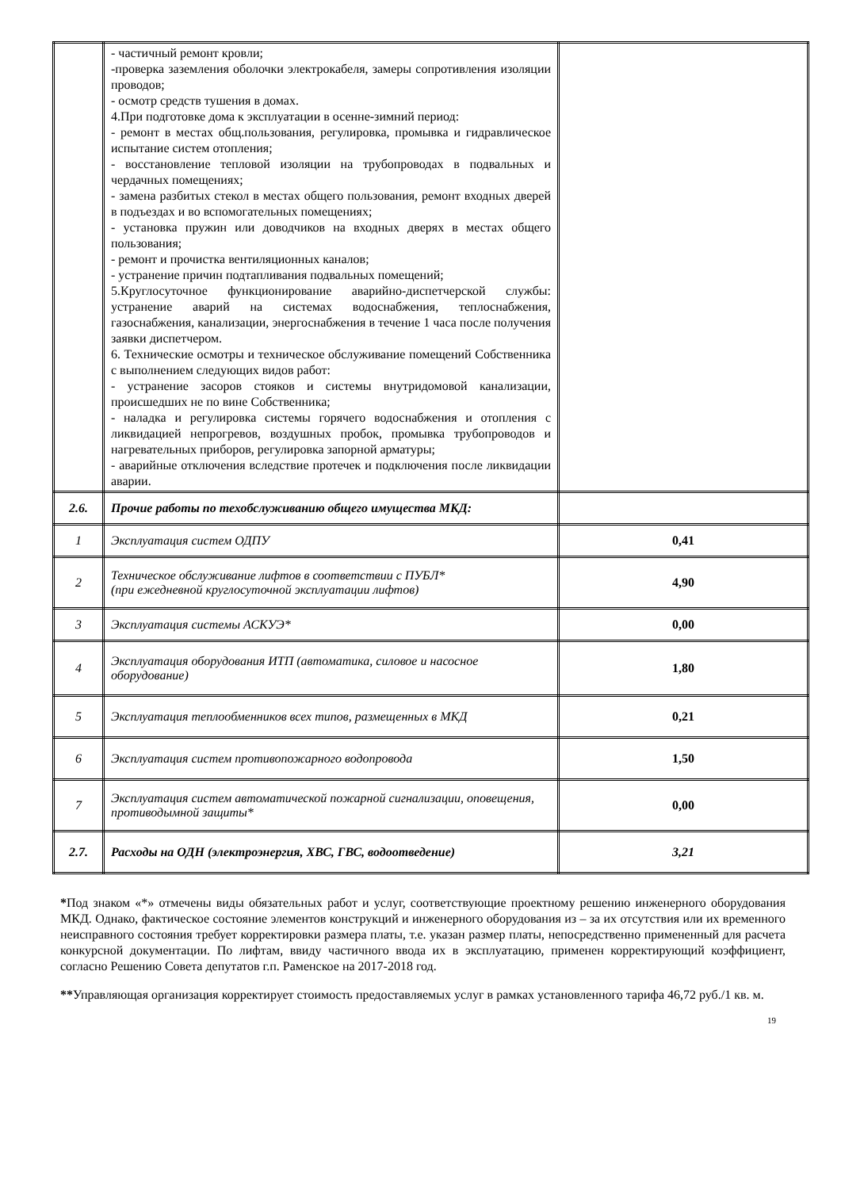| | - частичный ремонт кровли; -проверка заземления оболочки электрокабеля, замеры сопротивления изоляции проводов; - осмотр средств тушения в домах. 4.При подготовке дома к эксплуатации в осенне-зимний период: - ремонт в местах общ.пользования, регулировка, промывка и гидравлическое испытание систем отопления; - восстановление тепловой изоляции на трубопроводах в подвальных и чердачных помещениях; - замена разбитых стекол в местах общего пользования, ремонт входных дверей в подъездах и во вспомогательных помещениях; - установка пружин или доводчиков на входных дверях в местах общего пользования; - ремонт и прочистка вентиляционных каналов; - устранение причин подтапливания подвальных помещений; 5.Круглосуточное функционирование аварийно-диспетчерской службы: устранение аварий на системах водоснабжения, теплоснабжения, газоснабжения, канализации, энергоснабжения в течение 1 часа после получения заявки диспетчером. 6. Технические осмотры и техническое обслуживание помещений Собственника с выполнением следующих видов работ: - устранение засоров стояков и системы внутридомовой канализации, происшедших не по вине Собственника; - наладка и регулировка системы горячего водоснабжения и отопления с ликвидацией непрогревов, воздушных пробок, промывка трубопроводов и нагревательных приборов, регулировка запорной арматуры; - аварийные отключения вследствие протечек и подключения после ликвидации аварии. | |
| 2.6. | Прочие работы по техобслуживанию общего имущества МКД: | |
| 1 | Эксплуатация систем ОДПУ | 0,41 |
| 2 | Техническое обслуживание лифтов в соответствии с ПУБЛ* (при ежедневной круглосуточной эксплуатации лифтов) | 4,90 |
| 3 | Эксплуатация системы АСКУЭ* | 0,00 |
| 4 | Эксплуатация оборудования ИТП (автоматика, силовое и насосное оборудование) | 1,80 |
| 5 | Эксплуатация теплообменников всех типов, размещенных в МКД | 0,21 |
| 6 | Эксплуатация систем противопожарного водопровода | 1,50 |
| 7 | Эксплуатация систем автоматической пожарной сигнализации, оповещения, противодымной защиты* | 0,00 |
| 2.7. | Расходы на ОДН (электроэнергия, ХВС, ГВС, водоотведение) | 3,21 |
*Под знаком «*» отмечены виды обязательных работ и услуг, соответствующие проектному решению инженерного оборудования МКД. Однако, фактическое состояние элементов конструкций и инженерного оборудования из – за их отсутствия или их временного неисправного состояния требует корректировки размера платы, т.е. указан размер платы, непосредственно примененный для расчета конкурсной документации. По лифтам, ввиду частичного ввода их в эксплуатацию, применен корректирующий коэффициент, согласно Решению Совета депутатов г.п. Раменское на 2017-2018 год.
**Управляющая организация корректирует стоимость предоставляемых услуг в рамках установленного тарифа 46,72 руб./1 кв. м.
19